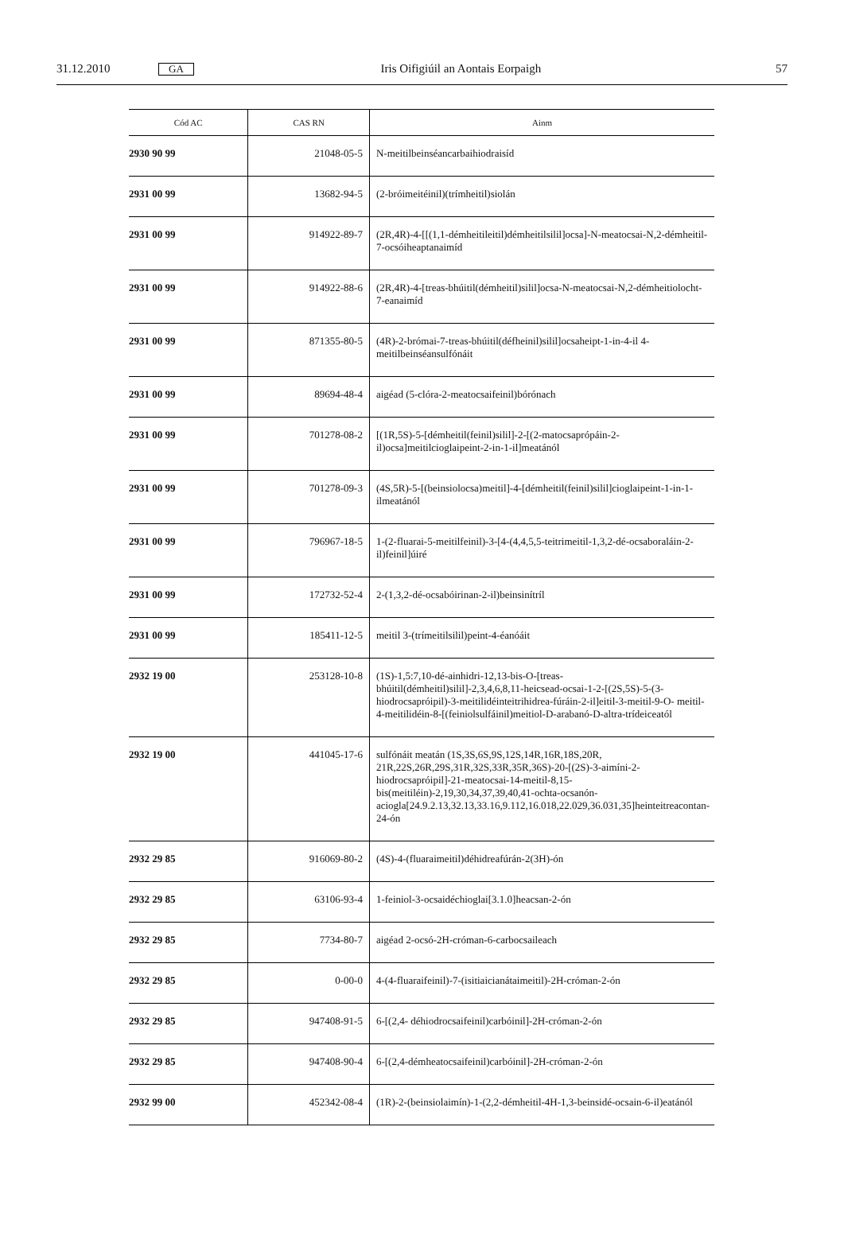31.12.2010 GA Iris Oifigiúil an Aontais Eorpaigh 57
| Cód AC | CAS RN | Ainm |
| --- | --- | --- |
| 2930 90 99 | 21048-05-5 | N-meitilbeinséancarbaihiodraisíd |
| 2931 00 99 | 13682-94-5 | (2-bróimeitéinil)(trímheitil)siolán |
| 2931 00 99 | 914922-89-7 | (2R,4R)-4-[[(1,1-démheitileitil)démheitilsilil]ocsa]-N-meatocsai-N,2-démheitil-7-ocsóiheaptanaimíd |
| 2931 00 99 | 914922-88-6 | (2R,4R)-4-[treas-bhúitil(démheitil)silil]ocsa-N-meatocsai-N,2-démheitiolocht-7-eanaimíd |
| 2931 00 99 | 871355-80-5 | (4R)-2-brómai-7-treas-bhúitil(défheinil)silil]ocsaheipt-1-in-4-il 4-meitilbeinséansulfónáit |
| 2931 00 99 | 89694-48-4 | aigéad (5-clóra-2-meatocsaifeinil)bórónach |
| 2931 00 99 | 701278-08-2 | [(1R,5S)-5-[démheitil(feinil)silil]-2-[(2-matocsaprópáin-2-il)ocsa]meitilcioglaipeint-2-in-1-il]meatánól |
| 2931 00 99 | 701278-09-3 | (4S,5R)-5-[(beinsiolocsa)meitil]-4-[démheitil(feinil)silil]cioglaipeint-1-in-1-ilmeatánól |
| 2931 00 99 | 796967-18-5 | 1-(2-fluarai-5-meitilfeinil)-3-[4-(4,4,5,5-teitrimeitil-1,3,2-dé-ocsaboraláin-2-il)feinil]úiré |
| 2931 00 99 | 172732-52-4 | 2-(1,3,2-dé-ocsabóirinan-2-il)beinsinítríl |
| 2931 00 99 | 185411-12-5 | meitil 3-(trímeitilsilil)peint-4-éanóáit |
| 2932 19 00 | 253128-10-8 | (1S)-1,5:7,10-dé-ainhidri-12,13-bis-O-[treas-bhúitil(démheitil)silil]-2,3,4,6,8,11-heicsead-ocsai-1-2-[(2S,5S)-5-(3-hiodrocsapróipil)-3-meitilidéinteitrihidrea-fúráin-2-il]eitil-3-meitil-9-O- meitil-4-meitilidéin-8-[(feiniolsulfáinil)meitiol-D-arabanó-D-altra-trídeiceatól |
| 2932 19 00 | 441045-17-6 | sulfónáit meatán (1S,3S,6S,9S,12S,14R,16R,18S,20R, 21R,22S,26R,29S,31R,32S,33R,35R,36S)-20-[(2S)-3-aimíni-2-hiodrocsapróipil]-21-meatocsai-14-meitil-8,15-bis(meitiléin)-2,19,30,34,37,39,40,41-ochta-ocsanón-aciogla[24.9.2.13,32.13,33.16,9.112,16.018,22.029,36.031,35]heinteitreacontan-24-ón |
| 2932 29 85 | 916069-80-2 | (4S)-4-(fluaraimeitil)déhidreafúrán-2(3H)-ón |
| 2932 29 85 | 63106-93-4 | 1-feiniol-3-ocsaidéchioglai[3.1.0]heacsan-2-ón |
| 2932 29 85 | 7734-80-7 | aigéad 2-ocsó-2H-cróman-6-carbocsaileach |
| 2932 29 85 | 0-00-0 | 4-(4-fluaraifeinil)-7-(isitiaicianátaimeitil)-2H-cróman-2-ón |
| 2932 29 85 | 947408-91-5 | 6-[(2,4- déhiodrocsaifeinil)carbóinil]-2H-cróman-2-ón |
| 2932 29 85 | 947408-90-4 | 6-[(2,4-démheatocsaifeinil)carbóinil]-2H-cróman-2-ón |
| 2932 99 00 | 452342-08-4 | (1R)-2-(beinsiolaimín)-1-(2,2-démheitil-4H-1,3-beinsidé-ocsain-6-il)eatánól |